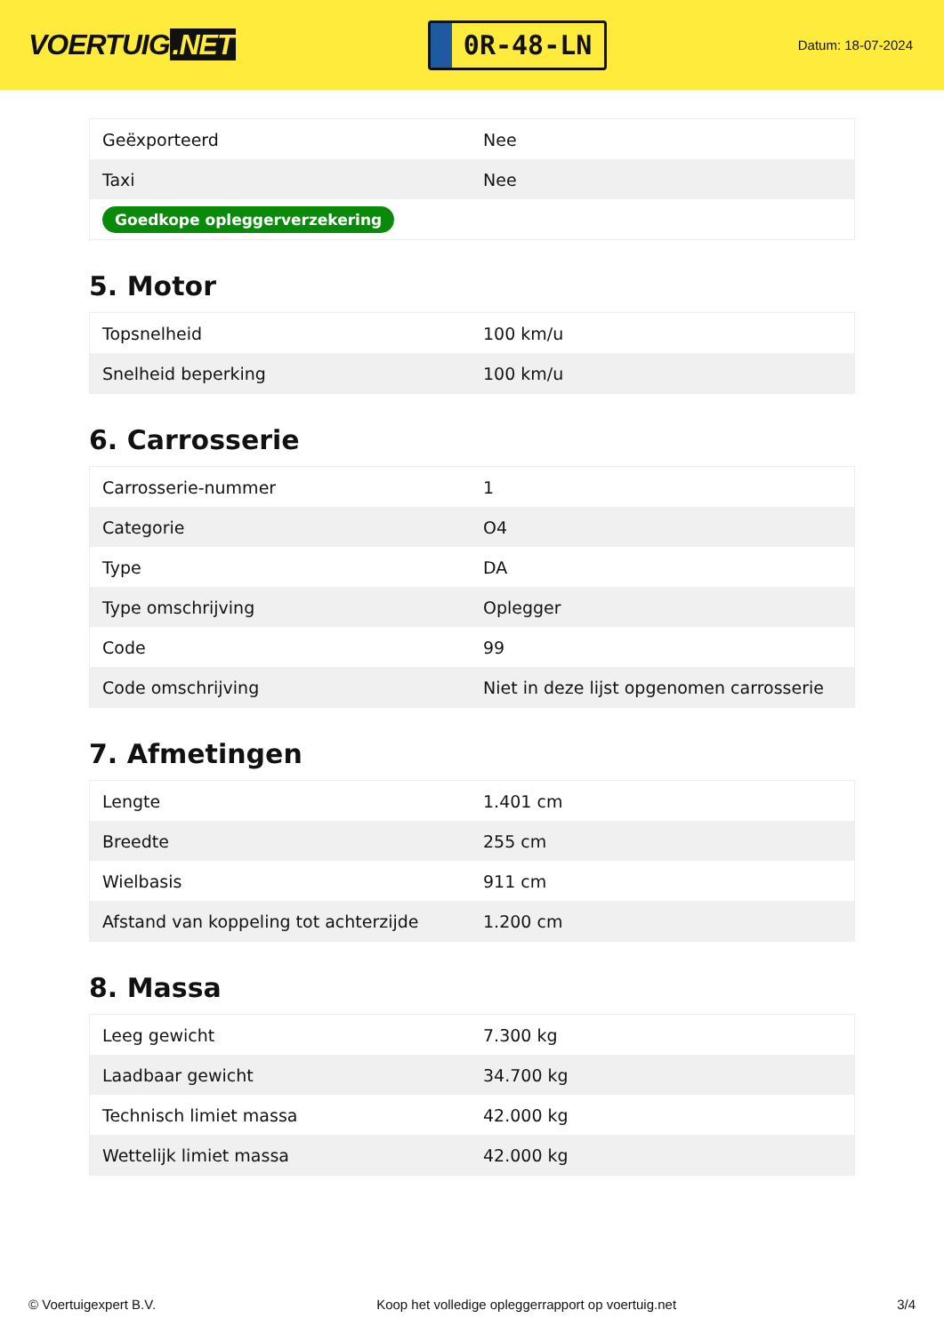VOERTUIG.NET
0R-48-LN
Datum: 18-07-2024
| Geëxporteerd | Nee |
| Taxi | Nee |
| Goedkope opleggerverzekering | |
5. Motor
| Topsnelheid | 100 km/u |
| Snelheid beperking | 100 km/u |
6. Carrosserie
| Carrosserie-nummer | 1 |
| Categorie | O4 |
| Type | DA |
| Type omschrijving | Oplegger |
| Code | 99 |
| Code omschrijving | Niet in deze lijst opgenomen carrosserie |
7. Afmetingen
| Lengte | 1.401 cm |
| Breedte | 255 cm |
| Wielbasis | 911 cm |
| Afstand van koppeling tot achterzijde | 1.200 cm |
8. Massa
| Leeg gewicht | 7.300 kg |
| Laadbaar gewicht | 34.700 kg |
| Technisch limiet massa | 42.000 kg |
| Wettelijk limiet massa | 42.000 kg |
© Voertuigexpert B.V. Koop het volledige opleggerrapport op voertuig.net 3/4